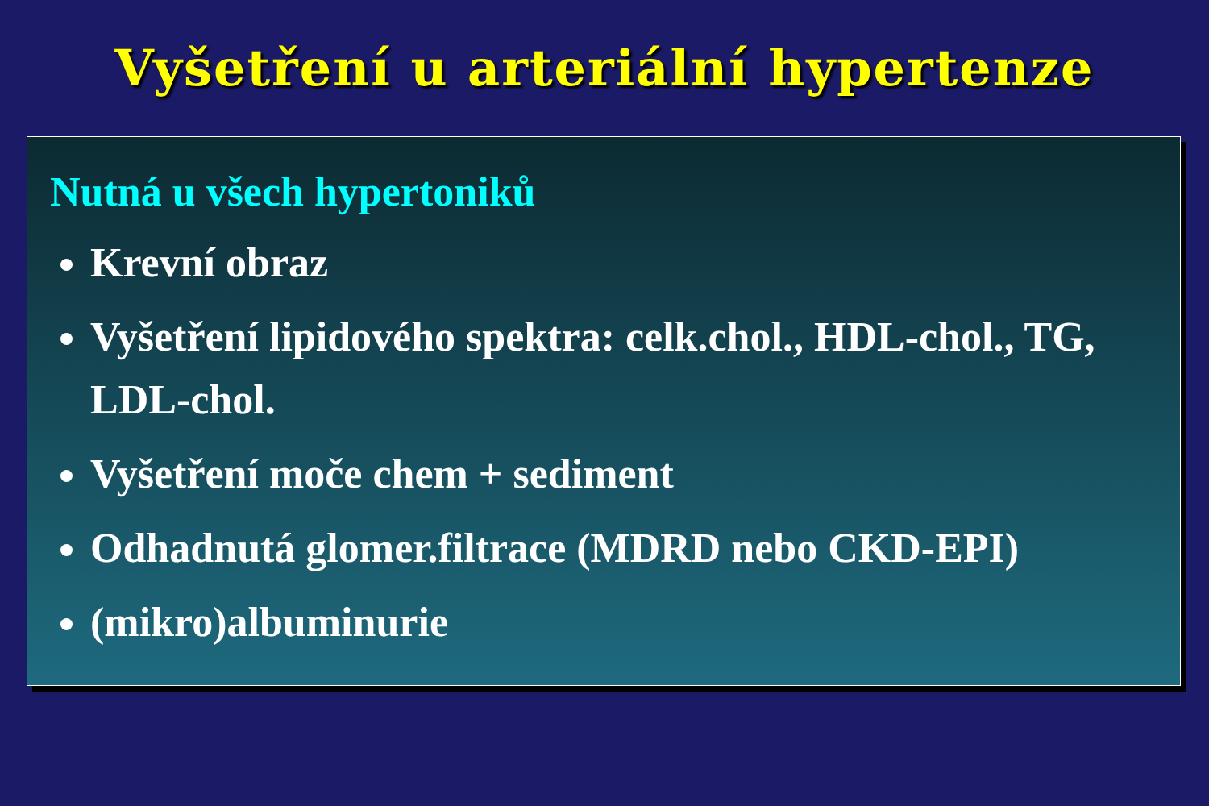Vyšetření u arteriální hypertenze
Nutná u všech hypertoniků
Krevní obraz
Vyšetření lipidového spektra: celk.chol., HDL-chol., TG, LDL-chol.
Vyšetření moče chem + sediment
Odhadnutá glomer.filtrace (MDRD nebo CKD-EPI)
(mikro)albuminurie